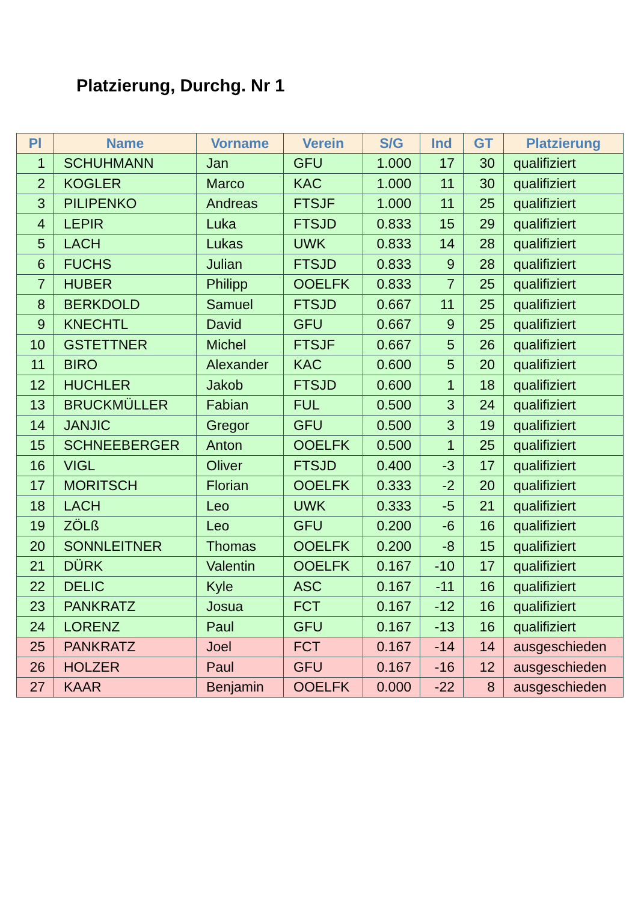Platzierung, Durchg. Nr 1
| Pl | Name | Vorname | Verein | S/G | Ind | GT | Platzierung |
| --- | --- | --- | --- | --- | --- | --- | --- |
| 1 | SCHUHMANN | Jan | GFU | 1.000 | 17 | 30 | qualifiziert |
| 2 | KOGLER | Marco | KAC | 1.000 | 11 | 30 | qualifiziert |
| 3 | PILIPENKO | Andreas | FTSJF | 1.000 | 11 | 25 | qualifiziert |
| 4 | LEPIR | Luka | FTSJD | 0.833 | 15 | 29 | qualifiziert |
| 5 | LACH | Lukas | UWK | 0.833 | 14 | 28 | qualifiziert |
| 6 | FUCHS | Julian | FTSJD | 0.833 | 9 | 28 | qualifiziert |
| 7 | HUBER | Philipp | OOELFK | 0.833 | 7 | 25 | qualifiziert |
| 8 | BERKDOLD | Samuel | FTSJD | 0.667 | 11 | 25 | qualifiziert |
| 9 | KNECHTL | David | GFU | 0.667 | 9 | 25 | qualifiziert |
| 10 | GSTETTNER | Michel | FTSJF | 0.667 | 5 | 26 | qualifiziert |
| 11 | BIRO | Alexander | KAC | 0.600 | 5 | 20 | qualifiziert |
| 12 | HUCHLER | Jakob | FTSJD | 0.600 | 1 | 18 | qualifiziert |
| 13 | BRUCKMÜLLER | Fabian | FUL | 0.500 | 3 | 24 | qualifiziert |
| 14 | JANJIC | Gregor | GFU | 0.500 | 3 | 19 | qualifiziert |
| 15 | SCHNEEBERGER | Anton | OOELFK | 0.500 | 1 | 25 | qualifiziert |
| 16 | VIGL | Oliver | FTSJD | 0.400 | -3 | 17 | qualifiziert |
| 17 | MORITSCH | Florian | OOELFK | 0.333 | -2 | 20 | qualifiziert |
| 18 | LACH | Leo | UWK | 0.333 | -5 | 21 | qualifiziert |
| 19 | ZÖLß | Leo | GFU | 0.200 | -6 | 16 | qualifiziert |
| 20 | SONNLEITNER | Thomas | OOELFK | 0.200 | -8 | 15 | qualifiziert |
| 21 | DÜRK | Valentin | OOELFK | 0.167 | -10 | 17 | qualifiziert |
| 22 | DELIC | Kyle | ASC | 0.167 | -11 | 16 | qualifiziert |
| 23 | PANKRATZ | Josua | FCT | 0.167 | -12 | 16 | qualifiziert |
| 24 | LORENZ | Paul | GFU | 0.167 | -13 | 16 | qualifiziert |
| 25 | PANKRATZ | Joel | FCT | 0.167 | -14 | 14 | ausgeschieden |
| 26 | HOLZER | Paul | GFU | 0.167 | -16 | 12 | ausgeschieden |
| 27 | KAAR | Benjamin | OOELFK | 0.000 | -22 | 8 | ausgeschieden |